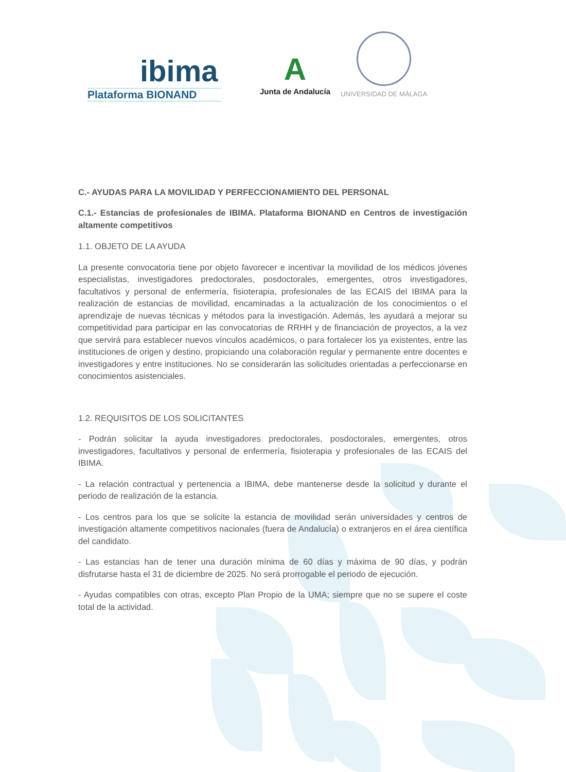ibima
Plataforma BIONAND
A
Junta de Andalucía
UNIVERSIDAD DE MÁLAGA
C.- AYUDAS PARA LA MOVILIDAD Y PERFECCIONAMIENTO DEL PERSONAL
C.1.- Estancias de profesionales de IBIMA. Plataforma BIONAND en Centros de investigación altamente competitivos
1.1. OBJETO DE LA AYUDA
La presente convocatoria tiene por objeto favorecer e incentivar la movilidad de los médicos jóvenes especialistas, investigadores predoctorales, posdoctorales, emergentes, otros investigadores, facultativos y personal de enfermería, fisioterapia, profesionales de las ECAIS del IBIMA para la realización de estancias de movilidad, encaminadas a la actualización de los conocimientos o el aprendizaje de nuevas técnicas y métodos para la investigación. Además, les ayudará a mejorar su competitividad para participar en las convocatorias de RRHH y de financiación de proyectos, a la vez que servirá para establecer nuevos vínculos académicos, o para fortalecer los ya existentes, entre las instituciones de origen y destino, propiciando una colaboración regular y permanente entre docentes e investigadores y entre instituciones. No se considerarán las solicitudes orientadas a perfeccionarse en conocimientos asistenciales.
1.2. REQUISITOS DE LOS SOLICITANTES
- Podrán solicitar la ayuda investigadores predoctorales, posdoctorales, emergentes, otros investigadores, facultativos y personal de enfermería, fisioterapia y profesionales de las ECAIS del IBIMA.
- La relación contractual y pertenencia a IBIMA, debe mantenerse desde la solicitud y durante el periodo de realización de la estancia.
- Los centros para los que se solicite la estancia de movilidad serán universidades y centros de investigación altamente competitivos nacionales (fuera de Andalucía) o extranjeros en el área científica del candidato.
- Las estancias han de tener una duración mínima de 60 días y máxima de 90 días, y podrán disfrutarse hasta el 31 de diciembre de 2025. No será prorrogable el periodo de ejecución.
- Ayudas compatibles con otras, excepto Plan Propio de la UMA; siempre que no se supere el coste total de la actividad.